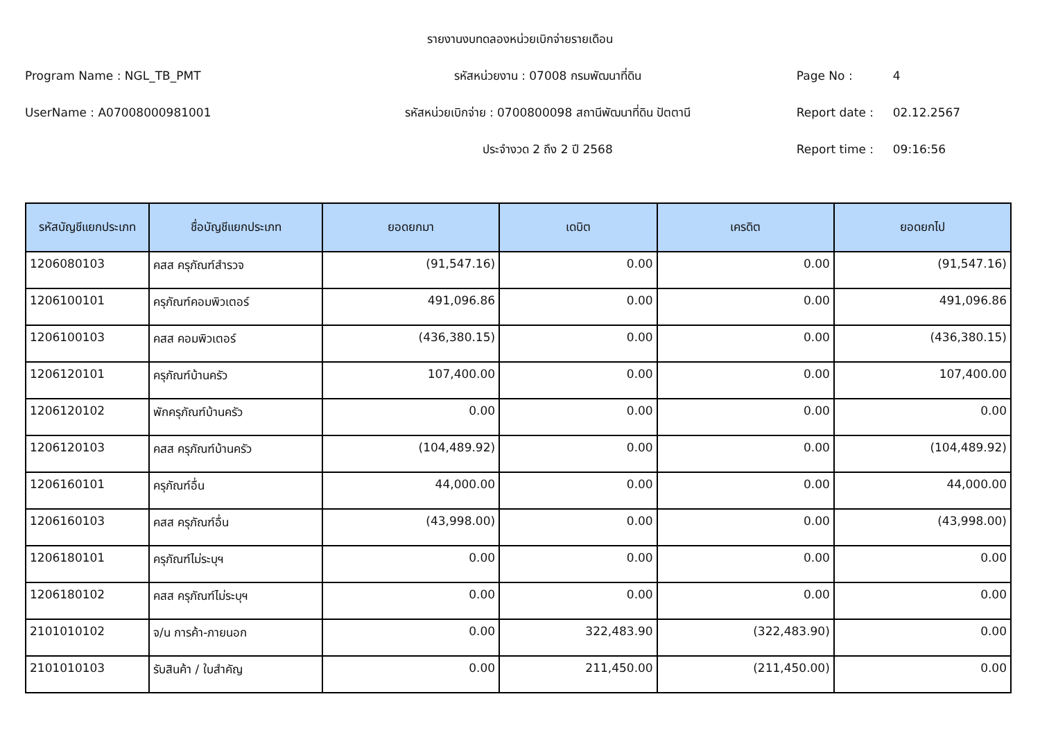รายงานงบทดลองหน่วยเบิกจ่ายรายเดือน
Program Name : NGL_TB_PMT รหัสหน่วยงาน : 07008 กรมพัฒนาที่ดิน Page No : 4
UserName : A07008000981001 รหัสหน่วยเบิกจ่าย : 0700800098 สถานีพัฒนาที่ดิน ปัตตานี Report date : 02.12.2567
ประจำงวด 2 ถึง 2 ปี 2568 Report time : 09:16:56
| รหัสบัญชีแยกประเภท | ชื่อบัญชีแยกประเภท | ยอดยกมา | เดบิต | เครดิต | ยอดยกไป |
| --- | --- | --- | --- | --- | --- |
| 1206080103 | คสส ครุภัณฑ์สำรวจ | (91,547.16) | 0.00 | 0.00 | (91,547.16) |
| 1206100101 | ครุภัณฑ์คอมพิวเตอร์ | 491,096.86 | 0.00 | 0.00 | 491,096.86 |
| 1206100103 | คสส คอมพิวเตอร์ | (436,380.15) | 0.00 | 0.00 | (436,380.15) |
| 1206120101 | ครุภัณฑ์บ้านครัว | 107,400.00 | 0.00 | 0.00 | 107,400.00 |
| 1206120102 | พักครุภัณฑ์บ้านครัว | 0.00 | 0.00 | 0.00 | 0.00 |
| 1206120103 | คสส ครุภัณฑ์บ้านครัว | (104,489.92) | 0.00 | 0.00 | (104,489.92) |
| 1206160101 | ครุภัณฑ์อื่น | 44,000.00 | 0.00 | 0.00 | 44,000.00 |
| 1206160103 | คสส ครุภัณฑ์อื่น | (43,998.00) | 0.00 | 0.00 | (43,998.00) |
| 1206180101 | ครุภัณฑ์ไม่ระบุฯ | 0.00 | 0.00 | 0.00 | 0.00 |
| 1206180102 | คสส ครุภัณฑ์ไม่ระบุฯ | 0.00 | 0.00 | 0.00 | 0.00 |
| 2101010102 | จ/น การค้า-ภายนอก | 0.00 | 322,483.90 | (322,483.90) | 0.00 |
| 2101010103 | รับสินค้า / ใบสำคัญ | 0.00 | 211,450.00 | (211,450.00) | 0.00 |